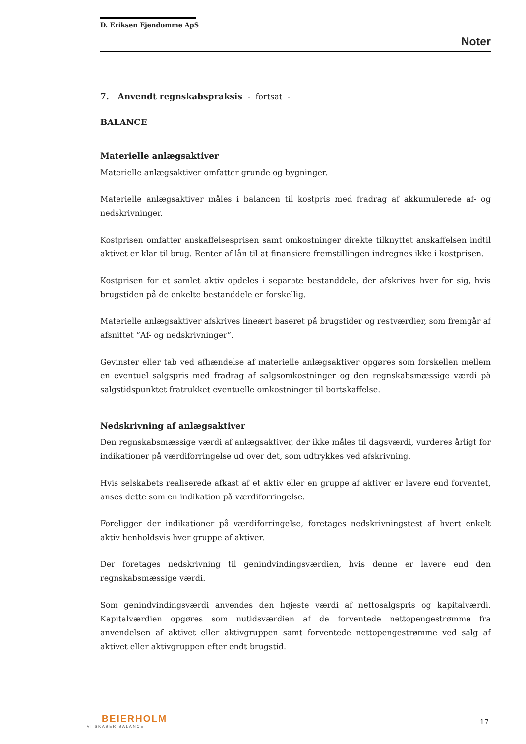D. Eriksen Ejendomme ApS
Noter
7. Anvendt regnskabspraksis - fortsat -
BALANCE
Materielle anlægsaktiver
Materielle anlægsaktiver omfatter grunde og bygninger.
Materielle anlægsaktiver måles i balancen til kostpris med fradrag af akkumulerede af- og nedskrivninger.
Kostprisen omfatter anskaffelsesprisen samt omkostninger direkte tilknyttet anskaffelsen indtil aktivet er klar til brug. Renter af lån til at finansiere fremstillingen indregnes ikke i kostprisen.
Kostprisen for et samlet aktiv opdeles i separate bestanddele, der afskrives hver for sig, hvis brugstiden på de enkelte bestanddele er forskellig.
Materielle anlægsaktiver afskrives lineært baseret på brugstider og restværdier, som fremgår af afsnittet ”Af- og nedskrivninger”.
Gevinster eller tab ved afhændelse af materielle anlægsaktiver opgøres som forskellen mellem en eventuel salgspris med fradrag af salgsomkostninger og den regnskabsmæssige værdi på salgstidspunktet fratrukket eventuelle omkostninger til bortskaffelse.
Nedskrivning af anlægsaktiver
Den regnskabsmæssige værdi af anlægsaktiver, der ikke måles til dagsværdi, vurderes årligt for indikationer på værdiforringelse ud over det, som udtrykkes ved afskrivning.
Hvis selskabets realiserede afkast af et aktiv eller en gruppe af aktiver er lavere end forventet, anses dette som en indikation på værdiforringelse.
Foreligger der indikationer på værdiforringelse, foretages nedskrivningstest af hvert enkelt aktiv henholdsvis hver gruppe af aktiver.
Der foretages nedskrivning til genindvindingsværdien, hvis denne er lavere end den regnskabsmæssige værdi.
Som genindvindingsværdi anvendes den højeste værdi af nettosalgspris og kapitalværdi. Kapitalværdien opgøres som nutidsværdien af de forventede nettopengestrømme fra anvendelsen af aktivet eller aktivgruppen samt forventede nettopengestrømme ved salg af aktivet eller aktivgruppen efter endt brugstid.
BEIERHOLM
VI SKABER BALANCE
17